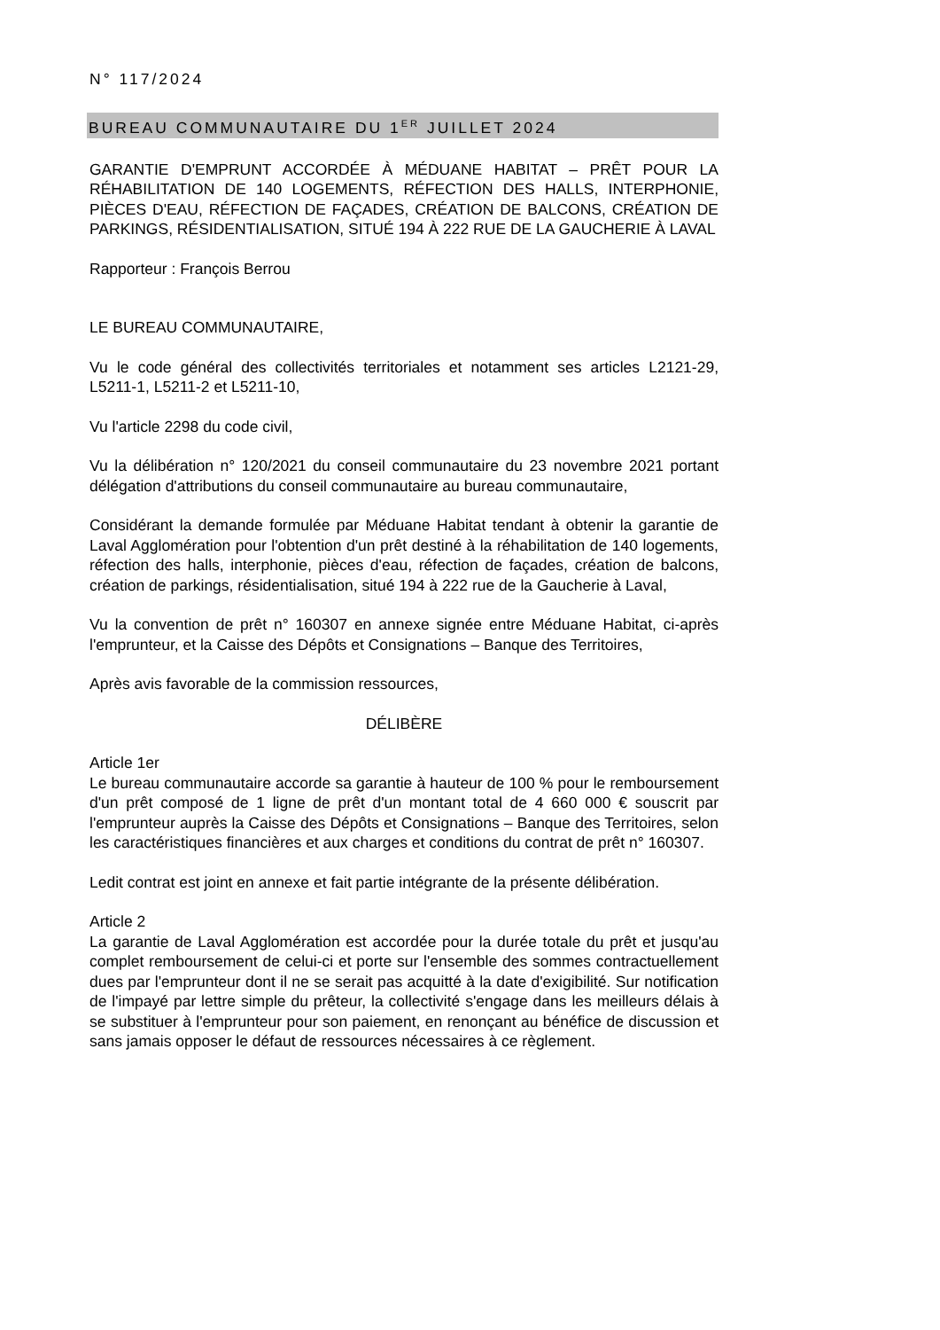N° 117/2024
BUREAU COMMUNAUTAIRE DU 1<sup>ER</sup> JUILLET 2024
GARANTIE D'EMPRUNT ACCORDÉE À MÉDUANE HABITAT – PRÊT POUR LA RÉHABILITATION DE 140 LOGEMENTS, RÉFECTION DES HALLS, INTERPHONIE, PIÈCES D'EAU, RÉFECTION DE FAÇADES, CRÉATION DE BALCONS, CRÉATION DE PARKINGS, RÉSIDENTIALISATION, SITUÉ 194 À 222 RUE DE LA GAUCHERIE À LAVAL
Rapporteur : François Berrou
LE BUREAU COMMUNAUTAIRE,
Vu le code général des collectivités territoriales et notamment ses articles L2121-29, L5211-1, L5211-2 et L5211-10,
Vu l'article 2298 du code civil,
Vu la délibération n° 120/2021 du conseil communautaire du 23 novembre 2021 portant délégation d'attributions du conseil communautaire au bureau communautaire,
Considérant la demande formulée par Méduane Habitat tendant à obtenir la garantie de Laval Agglomération pour l'obtention d'un prêt destiné à la réhabilitation de 140 logements, réfection des halls, interphonie, pièces d'eau, réfection de façades, création de balcons, création de parkings, résidentialisation, situé 194 à 222 rue de la Gaucherie à Laval,
Vu la convention de prêt n° 160307 en annexe signée entre Méduane Habitat, ci-après l'emprunteur, et la Caisse des Dépôts et Consignations – Banque des Territoires,
Après avis favorable de la commission ressources,
DÉLIBÈRE
Article 1er
Le bureau communautaire accorde sa garantie à hauteur de 100 % pour le remboursement d'un prêt composé de 1 ligne de prêt d'un montant total de 4 660 000 € souscrit par l'emprunteur auprès la Caisse des Dépôts et Consignations – Banque des Territoires, selon les caractéristiques financières et aux charges et conditions du contrat de prêt n° 160307.
Ledit contrat est joint en annexe et fait partie intégrante de la présente délibération.
Article 2
La garantie de Laval Agglomération est accordée pour la durée totale du prêt et jusqu'au complet remboursement de celui-ci et porte sur l'ensemble des sommes contractuellement dues par l'emprunteur dont il ne se serait pas acquitté à la date d'exigibilité. Sur notification de l'impayé par lettre simple du prêteur, la collectivité s'engage dans les meilleurs délais à se substituer à l'emprunteur pour son paiement, en renonçant au bénéfice de discussion et sans jamais opposer le défaut de ressources nécessaires à ce règlement.